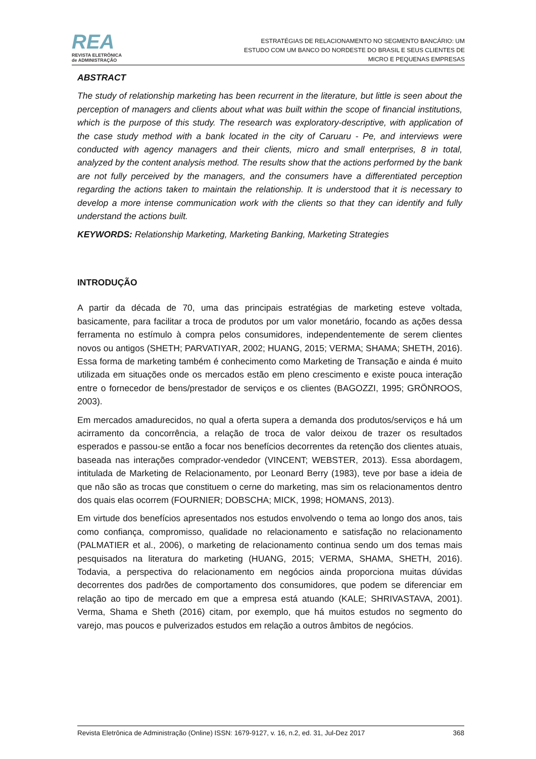REA
REVISTA ELETRÔNICA
de ADMINISTRAÇÃO
ESTRATÉGIAS DE RELACIONAMENTO NO SEGMENTO BANCÁRIO: UM
ESTUDO COM UM BANCO DO NORDESTE DO BRASIL E SEUS CLIENTES DE
MICRO E PEQUENAS EMPRESAS
ABSTRACT
The study of relationship marketing has been recurrent in the literature, but little is seen about the perception of managers and clients about what was built within the scope of financial institutions, which is the purpose of this study. The research was exploratory-descriptive, with application of the case study method with a bank located in the city of Caruaru - Pe, and interviews were conducted with agency managers and their clients, micro and small enterprises, 8 in total, analyzed by the content analysis method. The results show that the actions performed by the bank are not fully perceived by the managers, and the consumers have a differentiated perception regarding the actions taken to maintain the relationship. It is understood that it is necessary to develop a more intense communication work with the clients so that they can identify and fully understand the actions built.
KEYWORDS: Relationship Marketing, Marketing Banking, Marketing Strategies
INTRODUÇÃO
A partir da década de 70, uma das principais estratégias de marketing esteve voltada, basicamente, para facilitar a troca de produtos por um valor monetário, focando as ações dessa ferramenta no estímulo à compra pelos consumidores, independentemente de serem clientes novos ou antigos (SHETH; PARVATIYAR, 2002; HUANG, 2015; VERMA; SHAMA; SHETH, 2016). Essa forma de marketing também é conhecimento como Marketing de Transação e ainda é muito utilizada em situações onde os mercados estão em pleno crescimento e existe pouca interação entre o fornecedor de bens/prestador de serviços e os clientes (BAGOZZI, 1995; GRÖNROOS, 2003).
Em mercados amadurecidos, no qual a oferta supera a demanda dos produtos/serviços e há um acirramento da concorrência, a relação de troca de valor deixou de trazer os resultados esperados e passou-se então a focar nos benefícios decorrentes da retenção dos clientes atuais, baseada nas interações comprador-vendedor (VINCENT; WEBSTER, 2013). Essa abordagem, intitulada de Marketing de Relacionamento, por Leonard Berry (1983), teve por base a ideia de que não são as trocas que constituem o cerne do marketing, mas sim os relacionamentos dentro dos quais elas ocorrem (FOURNIER; DOBSCHA; MICK, 1998; HOMANS, 2013).
Em virtude dos benefícios apresentados nos estudos envolvendo o tema ao longo dos anos, tais como confiança, compromisso, qualidade no relacionamento e satisfação no relacionamento (PALMATIER et al., 2006), o marketing de relacionamento continua sendo um dos temas mais pesquisados na literatura do marketing (HUANG, 2015; VERMA, SHAMA, SHETH, 2016). Todavia, a perspectiva do relacionamento em negócios ainda proporciona muitas dúvidas decorrentes dos padrões de comportamento dos consumidores, que podem se diferenciar em relação ao tipo de mercado em que a empresa está atuando (KALE; SHRIVASTAVA, 2001). Verma, Shama e Sheth (2016) citam, por exemplo, que há muitos estudos no segmento do varejo, mas poucos e pulverizados estudos em relação a outros âmbitos de negócios.
Revista Eletrônica de Administração (Online) ISSN: 1679-9127, v. 16, n.2, ed. 31, Jul-Dez 2017 368